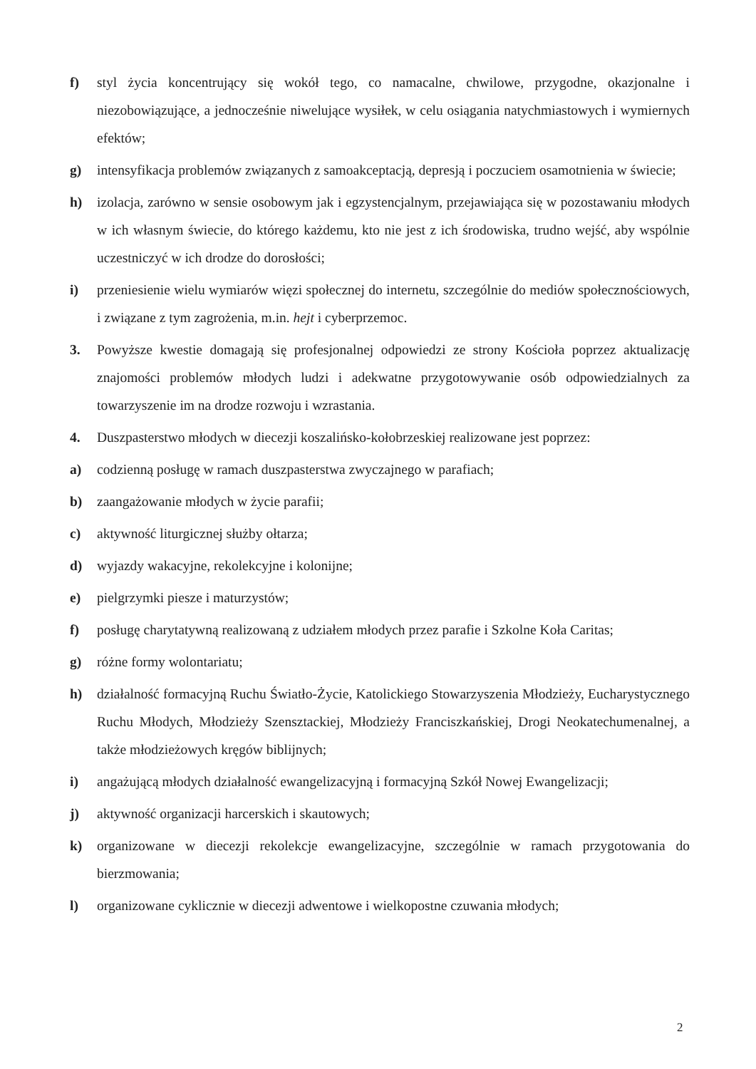f) styl życia koncentrujący się wokół tego, co namacalne, chwilowe, przygodne, okazjonalne i niezobowiązujące, a jednocześnie niwelujące wysiłek, w celu osiągania natychmiastowych i wymiernych efektów;
g) intensyfikacja problemów związanych z samoakceptacją, depresją i poczuciem osamotnienia w świecie;
h) izolacja, zarówno w sensie osobowym jak i egzystencjalnym, przejawiająca się w pozostawaniu młodych w ich własnym świecie, do którego każdemu, kto nie jest z ich środowiska, trudno wejść, aby wspólnie uczestniczyć w ich drodze do dorosłości;
i) przeniesienie wielu wymiarów więzi społecznej do internetu, szczególnie do mediów społecznościowych, i związane z tym zagrożenia, m.in. hejt i cyberprzemoc.
3. Powyższe kwestie domagają się profesjonalnej odpowiedzi ze strony Kościoła poprzez aktualizację znajomości problemów młodych ludzi i adekwatne przygotowywanie osób odpowiedzialnych za towarzyszenie im na drodze rozwoju i wzrastania.
4. Duszpasterstwo młodych w diecezji koszalińsko-kołobrzeskiej realizowane jest poprzez:
a) codzienną posługę w ramach duszpasterstwa zwyczajnego w parafiach;
b) zaangażowanie młodych w życie parafii;
c) aktywność liturgicznej służby ołtarza;
d) wyjazdy wakacyjne, rekolekcyjne i kolonijne;
e) pielgrzymki piesze i maturzystów;
f) posługę charytatywną realizowaną z udziałem młodych przez parafie i Szkolne Koła Caritas;
g) różne formy wolontariatu;
h) działalność formacyjną Ruchu Światło-Życie, Katolickiego Stowarzyszenia Młodzieży, Eucharystycznego Ruchu Młodych, Młodzieży Szensztackiej, Młodzieży Franciszkańskiej, Drogi Neokatechumenalnej, a także młodzieżowych kręgów biblijnych;
i) angażującą młodych działalność ewangelizacyjną i formacyjną Szkół Nowej Ewangelizacji;
j) aktywność organizacji harcerskich i skautowych;
k) organizowane w diecezji rekolekcje ewangelizacyjne, szczególnie w ramach przygotowania do bierzmowania;
l) organizowane cyklicznie w diecezji adwentowe i wielkopostne czuwania młodych;
2